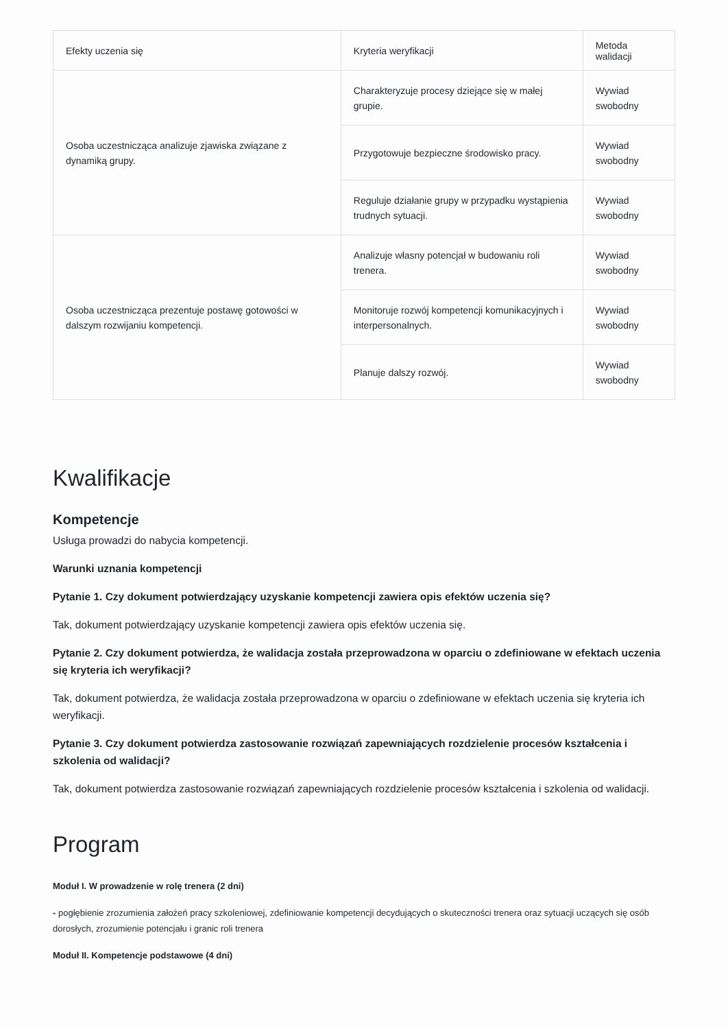| Efekty uczenia się | Kryteria weryfikacji | Metoda walidacji |
| --- | --- | --- |
| Osoba uczestnicząca analizuje zjawiska związane z dynamiką grupy. | Charakteryzuje procesy dziejące się w małej grupie. | Wywiad swobodny |
| | Przygotowuje bezpieczne środowisko pracy. | Wywiad swobodny |
| | Reguluje działanie grupy w przypadku wystąpienia trudnych sytuacji. | Wywiad swobodny |
| Osoba uczestnicząca prezentuje postawę gotowości w dalszym rozwijaniu kompetencji. | Analizuje własny potencjał w budowaniu roli trenera. | Wywiad swobodny |
| | Monitoruje rozwój kompetencji komunikacyjnych i interpersonalnych. | Wywiad swobodny |
| | Planuje dalszy rozwój. | Wywiad swobodny |
Kwalifikacje
Kompetencje
Usługa prowadzi do nabycia kompetencji.
Warunki uznania kompetencji
Pytanie 1. Czy dokument potwierdzający uzyskanie kompetencji zawiera opis efektów uczenia się?
Tak, dokument potwierdzający uzyskanie kompetencji zawiera opis efektów uczenia się.
Pytanie 2. Czy dokument potwierdza, że walidacja została przeprowadzona w oparciu o zdefiniowane w efektach uczenia się kryteria ich weryfikacji?
Tak, dokument potwierdza, że walidacja została przeprowadzona w oparciu o zdefiniowane w efektach uczenia się kryteria ich weryfikacji.
Pytanie 3. Czy dokument potwierdza zastosowanie rozwiązań zapewniających rozdzielenie procesów kształcenia i szkolenia od walidacji?
Tak, dokument potwierdza zastosowanie rozwiązań zapewniających rozdzielenie procesów kształcenia i szkolenia od walidacji.
Program
Moduł I. W prowadzenie w rolę trenera (2 dni)
- pogłębienie zrozumienia założeń pracy szkoleniowej, zdefiniowanie kompetencji decydujących o skuteczności trenera oraz sytuacji uczących się osób dorosłych, zrozumienie potencjału i granic roli trenera
Moduł II. Kompetencje podstawowe (4 dni)